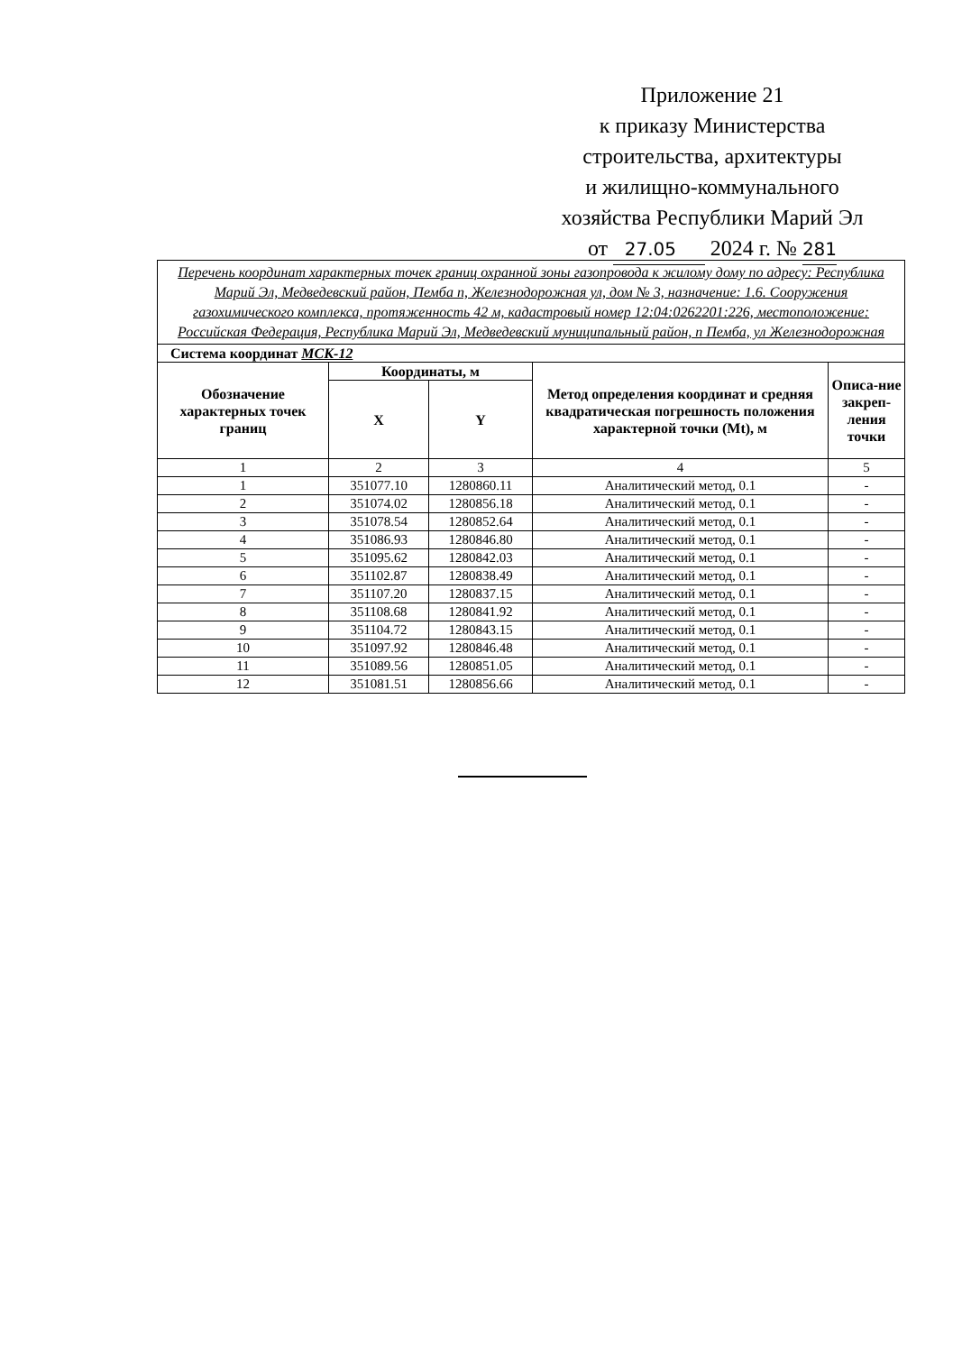Приложение 21
к приказу Министерства
строительства, архитектуры
и жилищно-коммунального
хозяйства Республики Марий Эл
от 27.05 2024 г. № 281
| Перечень координат характерных точек границ охранной зоны газопровода к жилому дому по адресу: Республика Марий Эл, Медведевский район, Пемба п, Железнодорожная ул, дом № 3, назначение: 1.6. Сооружения газохимического комплекса, протяженность 42 м, кадастровый номер 12:04:0262201:226, местоположение: Российская Федерация, Республика Марий Эл, Медведевский муниципальный район, п Пемба, ул Железнодорожная | | | | |
| Система координат МСК-12 | | | | |
| Обозначение характерных точек границ | Координаты, м | | Метод определения координат и средняя квадратическая погрешность положения характерной точки (Mt), м | Описа-ние закреп-ления точки |
| | X | Y | | |
| 1 | 2 | 3 | 4 | 5 |
| 1 | 351077.10 | 1280860.11 | Аналитический метод, 0.1 | - |
| 2 | 351074.02 | 1280856.18 | Аналитический метод, 0.1 | - |
| 3 | 351078.54 | 1280852.64 | Аналитический метод, 0.1 | - |
| 4 | 351086.93 | 1280846.80 | Аналитический метод, 0.1 | - |
| 5 | 351095.62 | 1280842.03 | Аналитический метод, 0.1 | - |
| 6 | 351102.87 | 1280838.49 | Аналитический метод, 0.1 | - |
| 7 | 351107.20 | 1280837.15 | Аналитический метод, 0.1 | - |
| 8 | 351108.68 | 1280841.92 | Аналитический метод, 0.1 | - |
| 9 | 351104.72 | 1280843.15 | Аналитический метод, 0.1 | - |
| 10 | 351097.92 | 1280846.48 | Аналитический метод, 0.1 | - |
| 11 | 351089.56 | 1280851.05 | Аналитический метод, 0.1 | - |
| 12 | 351081.51 | 1280856.66 | Аналитический метод, 0.1 | - |